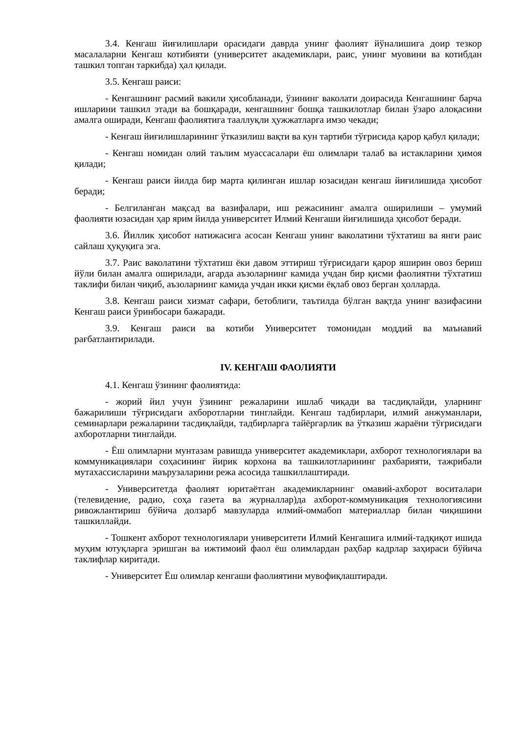3.4. Кенгаш йиғилишлари орасидаги даврда унинг фаолият йўналишига доир тезкор масалаларни Кенгаш котибияти (университет академиклари, раис, унинг муовини ва котибдан ташкил топган таркибда) ҳал қилади.
3.5. Кенгаш раиси:
- Кенгашнинг расмий вакили ҳисобланади, ўзининг ваколати доирасида Кенгашнинг барча ишларини ташкил этади ва бошқаради, кенгашнинг бошқа ташкилотлар билан ўзаро алоқасини амалга оширади, Кенгаш фаолиятига тааллуқли ҳужжатларга имзо чекади;
- Кенгаш йиғилишларининг ўтказилиш вақти ва кун тартиби тўғрисида қарор қабул қилади;
- Кенгаш номидан олий таълим муассасалари ёш олимлари талаб ва истакларини ҳимоя қилади;
- Кенгаш раиси йилда бир марта қилинган ишлар юзасидан кенгаш йиғилишида ҳисобот беради;
- Белгиланган мақсад ва вазифалари, иш режасининг амалга оширилиши – умумий фаолияти юзасидан ҳар ярим йилда университет Илмий Кенгаши йиғилишида ҳисобот беради.
3.6. Йиллик ҳисобот натижасига асосан Кенгаш унинг ваколатини тўхтатиш ва янги раис сайлаш ҳуқуқига эга.
3.7. Раис ваколатини тўхтатиш ёки давом эттириш тўғрисидаги қарор яширин овоз бериш йўли билан амалга оширилади, агарда аъзоларнинг камида учдан бир қисми фаолиятни тўхтатиш таклифи билан чиқиб, аъзоларнинг камида учдан икки қисми ёқлаб овоз берган ҳолларда.
3.8. Кенгаш раиси хизмат сафари, бетоблиги, таътилда бўлган вақтда унинг вазифасини Кенгаш раиси ўринбосари бажаради.
3.9. Кенгаш раиси ва котиби Университет томонидан моддий ва маънавий рағбатлантирилади.
IV. КЕНГАШ ФАОЛИЯТИ
4.1. Кенгаш ўзининг фаолиятида:
- жорий йил учун ўзининг режаларини ишлаб чиқади ва тасдиқлайди, уларнинг бажарилиши тўғрисидаги ахборотларни тинглайди. Кенгаш тадбирлари, илмий анжуманлари, семинарлари режаларини тасдиқлайди, тадбирларга тайёргарлик ва ўтказиш жараёни тўғрисидаги ахборотларни тинглайди.
- Ёш олимларни мунтазам равишда университет академиклари, ахборот технологиялари ва коммуникациялари соҳасининг йирик корхона ва ташкилотларининг рахбарияти, тажрибали мутахассисларини маърузаларини режа асосида ташкиллаштиради.
- Университетда фаолият юритаётган академикларнинг омавий-ахборот воситалари (телевидение, радио, соҳа газета ва журналлар)да ахборот-коммуникация технологиясини ривожлантириш бўйича долзарб мавзуларда илмий-оммабоп материаллар билан чиқишини ташкиллайди.
- Тошкент ахборот технологиялари университети Илмий Кенгашига илмий-тадқиқот ишида муҳим ютуқларга эришган ва ижтимоий фаол ёш олимлардан раҳбар кадрлар заҳираси бўйича таклифлар киритади.
- Университет Ёш олимлар кенгаши фаолиятини мувофиқлаштиради.